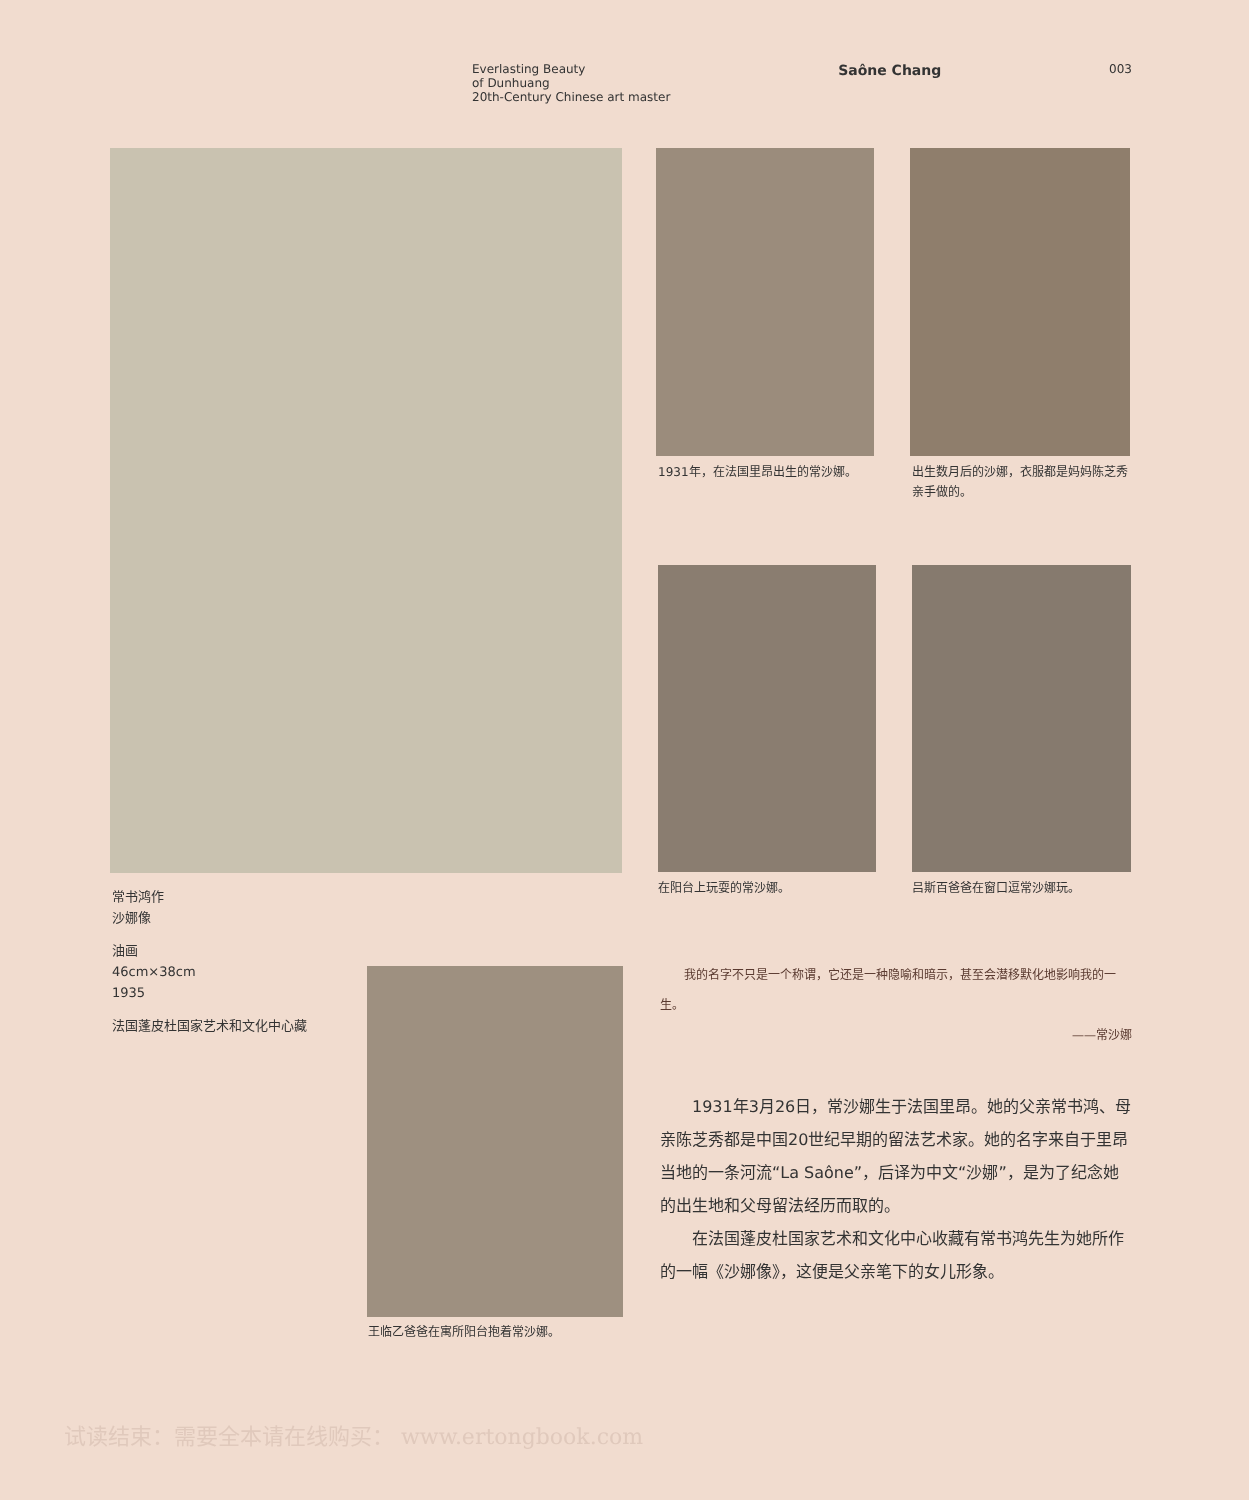Everlasting Beauty
of Dunhuang
20th-Century Chinese art master
Saône Chang
003
1931年，在法国里昂出生的常沙娜。
出生数月后的沙娜，衣服都是妈妈陈芝秀亲手做的。
在阳台上玩耍的常沙娜。 吕斯百爸爸在窗口逗常沙娜玩。
常书鸿作
沙娜像
油画
46cm×38cm
1935
法国蓬皮杜国家艺术和文化中心藏
王临乙爸爸在寓所阳台抱着常沙娜。
我的名字不只是一个称谓，它还是一种隐喻和暗示，甚至会潜移默化地影响我的一生。
——常沙娜
1931年3月26日，常沙娜生于法国里昂。她的父亲常书鸿、母亲陈芝秀都是中国20世纪早期的留法艺术家。她的名字来自于里昂当地的一条河流“La Saône”，后译为中文“沙娜”，是为了纪念她的出生地和父母留法经历而取的。
在法国蓬皮杜国家艺术和文化中心收藏有常书鸿先生为她所作的一幅《沙娜像》，这便是父亲笔下的女儿形象。
试读结束：需要全本请在线购买： www.ertongbook.com